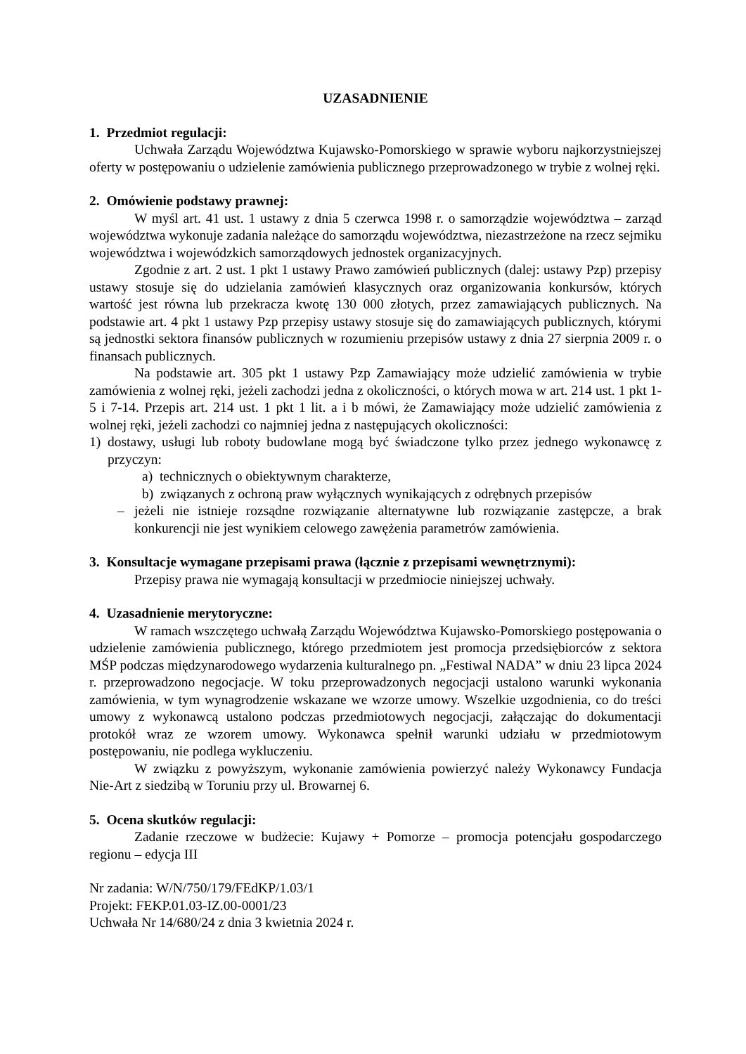UZASADNIENIE
1. Przedmiot regulacji:
Uchwała Zarządu Województwa Kujawsko-Pomorskiego w sprawie wyboru najkorzystniejszej oferty w postępowaniu o udzielenie zamówienia publicznego przeprowadzonego w trybie z wolnej ręki.
2. Omówienie podstawy prawnej:
W myśl art. 41 ust. 1 ustawy z dnia 5 czerwca 1998 r. o samorządzie województwa – zarząd województwa wykonuje zadania należące do samorządu województwa, niezastrzeżone na rzecz sejmiku województwa i wojewódzkich samorządowych jednostek organizacyjnych.
Zgodnie z art. 2 ust. 1 pkt 1 ustawy Prawo zamówień publicznych (dalej: ustawy Pzp) przepisy ustawy stosuje się do udzielania zamówień klasycznych oraz organizowania konkursów, których wartość jest równa lub przekracza kwotę 130 000 złotych, przez zamawiających publicznych. Na podstawie art. 4 pkt 1 ustawy Pzp przepisy ustawy stosuje się do zamawiających publicznych, którymi są jednostki sektora finansów publicznych w rozumieniu przepisów ustawy z dnia 27 sierpnia 2009 r. o finansach publicznych.
Na podstawie art. 305 pkt 1 ustawy Pzp Zamawiający może udzielić zamówienia w trybie zamówienia z wolnej ręki, jeżeli zachodzi jedna z okoliczności, o których mowa w art. 214 ust. 1 pkt 1-5 i 7-14. Przepis art. 214 ust. 1 pkt 1 lit. a i b mówi, że Zamawiający może udzielić zamówienia z wolnej ręki, jeżeli zachodzi co najmniej jedna z następujących okoliczności:
1) dostawy, usługi lub roboty budowlane mogą być świadczone tylko przez jednego wykonawcę z przyczyn:
a) technicznych o obiektywnym charakterze,
b) związanych z ochroną praw wyłącznych wynikających z odrębnych przepisów
– jeżeli nie istnieje rozsądne rozwiązanie alternatywne lub rozwiązanie zastępcze, a brak konkurencji nie jest wynikiem celowego zawężenia parametrów zamówienia.
3. Konsultacje wymagane przepisami prawa (łącznie z przepisami wewnętrznymi):
Przepisy prawa nie wymagają konsultacji w przedmiocie niniejszej uchwały.
4. Uzasadnienie merytoryczne:
W ramach wszczętego uchwałą Zarządu Województwa Kujawsko-Pomorskiego postępowania o udzielenie zamówienia publicznego, którego przedmiotem jest promocja przedsiębiorców z sektora MŚP podczas międzynarodowego wydarzenia kulturalnego pn. „Festiwal NADA” w dniu 23 lipca 2024 r. przeprowadzono negocjacje. W toku przeprowadzonych negocjacji ustalono warunki wykonania zamówienia, w tym wynagrodzenie wskazane we wzorze umowy. Wszelkie uzgodnienia, co do treści umowy z wykonawcą ustalono podczas przedmiotowych negocjacji, załączając do dokumentacji protokół wraz ze wzorem umowy. Wykonawca spełnił warunki udziału w przedmiotowym postępowaniu, nie podlega wykluczeniu.
W związku z powyższym, wykonanie zamówienia powierzyć należy Wykonawcy Fundacja Nie-Art z siedzibą w Toruniu przy ul. Browarnej 6.
5. Ocena skutków regulacji:
Zadanie rzeczowe w budżecie: Kujawy + Pomorze – promocja potencjału gospodarczego regionu – edycja III
Nr zadania: W/N/750/179/FEdKP/1.03/1
Projekt: FEKP.01.03-IZ.00-0001/23
Uchwała Nr 14/680/24 z dnia 3 kwietnia 2024 r.